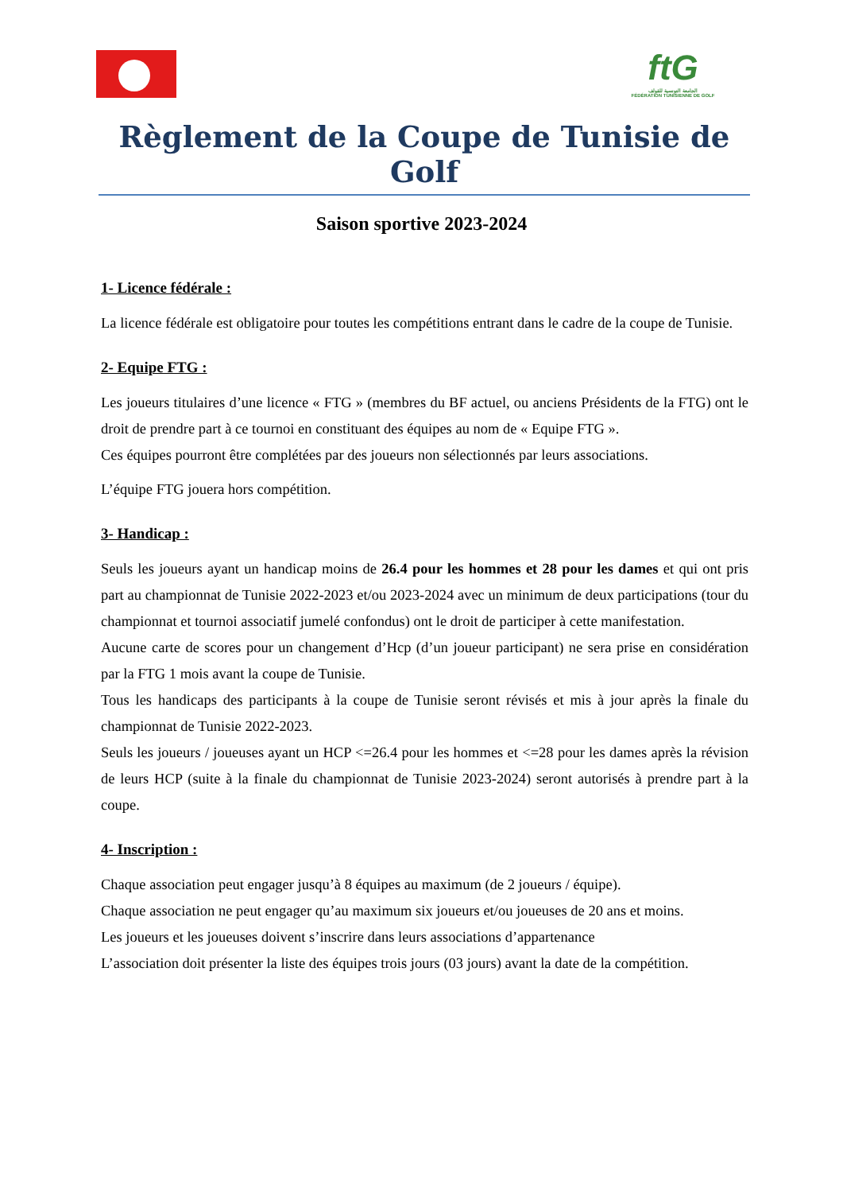ftG
الجامعة التونسية للقولف
FÉDÉRATION TUNISIENNE DE GOLF
Règlement de la Coupe de Tunisie de Golf
Saison sportive 2023-2024
1- Licence fédérale :
La licence fédérale est obligatoire pour toutes les compétitions entrant dans le cadre de la coupe de Tunisie.
2- Equipe FTG :
Les joueurs titulaires d’une licence « FTG » (membres du BF actuel, ou anciens Présidents de la FTG) ont le droit de prendre part à ce tournoi en constituant des équipes au nom de « Equipe FTG ».
Ces équipes pourront être complétées par des joueurs non sélectionnés par leurs associations.
L’équipe FTG jouera hors compétition.
3- Handicap :
Seuls les joueurs ayant un handicap moins de 26.4 pour les hommes et 28 pour les dames et qui ont pris part au championnat de Tunisie 2022-2023 et/ou 2023-2024 avec un minimum de deux participations (tour du championnat et tournoi associatif jumelé confondus) ont le droit de participer à cette manifestation.
Aucune carte de scores pour un changement d’Hcp (d’un joueur participant) ne sera prise en considération par la FTG 1 mois avant la coupe de Tunisie.
Tous les handicaps des participants à la coupe de Tunisie seront révisés et mis à jour après la finale du championnat de Tunisie 2022-2023.
Seuls les joueurs / joueuses ayant un HCP <=26.4 pour les hommes et <=28 pour les dames après la révision de leurs HCP (suite à la finale du championnat de Tunisie 2023-2024) seront autorisés à prendre part à la coupe.
4- Inscription :
Chaque association peut engager jusqu’à 8 équipes au maximum (de 2 joueurs / équipe).
Chaque association ne peut engager qu’au maximum six joueurs et/ou joueuses de 20 ans et moins.
Les joueurs et les joueuses doivent s’inscrire dans leurs associations d’appartenance
L’association doit présenter la liste des équipes trois jours (03 jours) avant la date de la compétition.